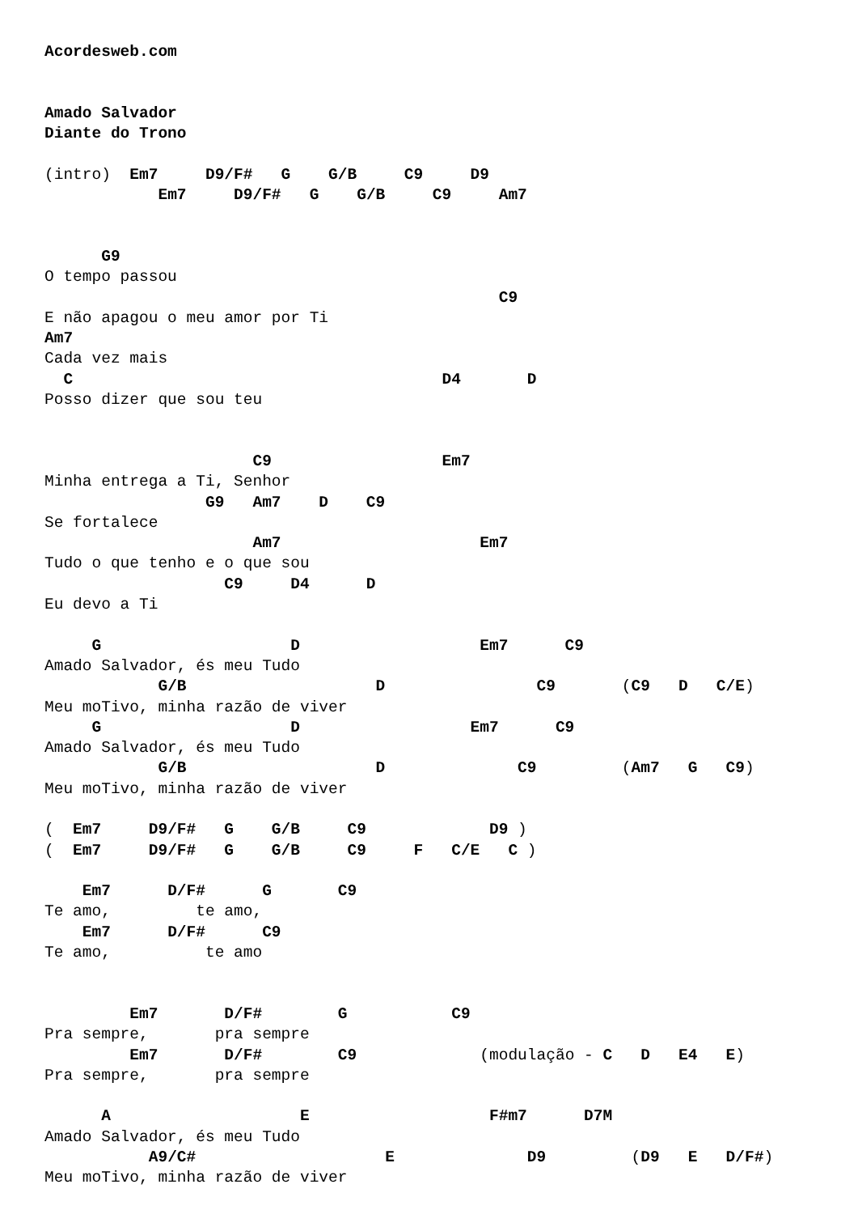Acordesweb.com


Amado Salvador
Diante do Trono

(intro)  Em7     D9/F#   G    G/B     C9     D9
            Em7     D9/F#   G    G/B     C9     Am7


      G9
O tempo passou
                                                C9
E não apagou o meu amor por Ti
Am7
Cada vez mais
  C                                       D4       D
Posso dizer que sou teu


                      C9                  Em7
Minha entrega a Ti, Senhor
                 G9   Am7    D    C9
Se fortalece
                      Am7                     Em7
Tudo o que tenho e o que sou
                   C9     D4      D
Eu devo a Ti

     G                    D                   Em7      C9
Amado Salvador, és meu Tudo
            G/B                    D                C9       (C9   D   C/E)
Meu moTivo, minha razão de viver
     G                    D                  Em7      C9
Amado Salvador, és meu Tudo
            G/B                    D              C9         (Am7   G   C9)
Meu moTivo, minha razão de viver

(  Em7     D9/F#   G    G/B     C9             D9 )
(  Em7     D9/F#   G    G/B     C9     F   C/E   C )

    Em7      D/F#      G       C9
Te amo,         te amo,
    Em7      D/F#      C9
Te amo,          te amo


         Em7       D/F#        G           C9
Pra sempre,       pra sempre
         Em7       D/F#        C9             (modulação - C   D   E4   E)
Pra sempre,       pra sempre

      A                    E                   F#m7      D7M
Amado Salvador, és meu Tudo
           A9/C#                    E              D9         (D9   E   D/F#)
Meu moTivo, minha razão de viver